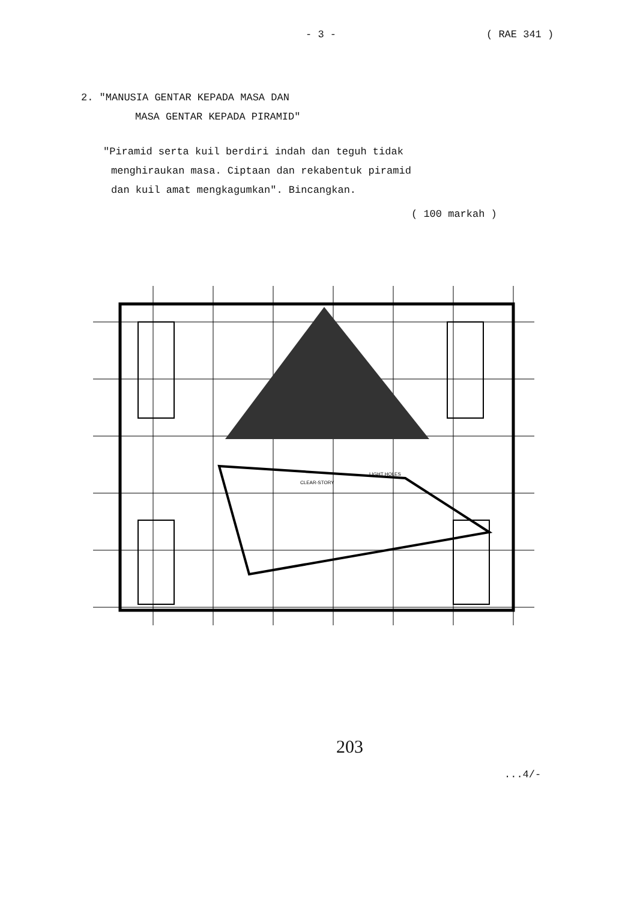- 3 - ( RAE 341 )
2. "MANUSIA GENTAR KEPADA MASA DAN
MASA GENTAR KEPADA PIRAMID"
"Piramid serta kuil berdiri indah dan teguh tidak
menghiraukan masa. Ciptaan dan rekabentuk piramid
dan kuil amat mengkagumkan". Bincangkan.
( 100 markah )
LIGHT HOLES
CLEAR-STORY
203
...4/-